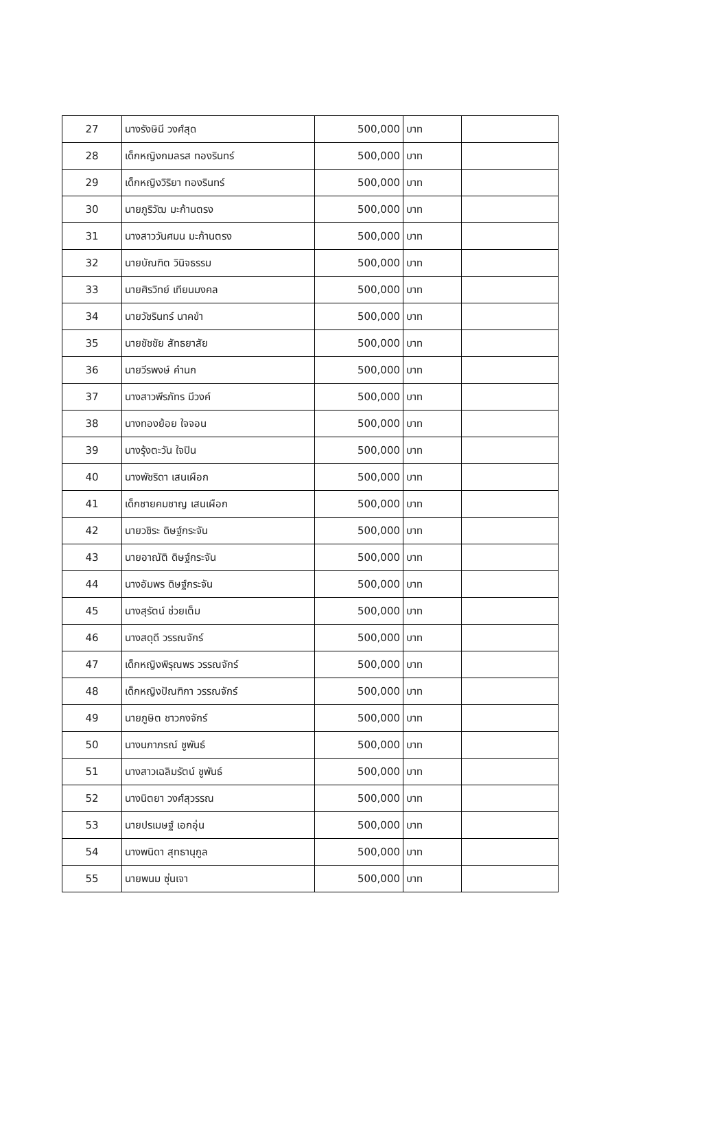| 27 | นางรังษินี วงศ์สุด | 500,000 | บาท | |
| 28 | เด็กหญิงกมลรส ทองรินทร์ | 500,000 | บาท | |
| 29 | เด็กหญิงวิริยา ทองรินทร์ | 500,000 | บาท | |
| 30 | นายภูริวัฒ มะก้านตรง | 500,000 | บาท | |
| 31 | นางสาววันศมน มะก้านตรง | 500,000 | บาท | |
| 32 | นายบัณฑิต วินิจธรรม | 500,000 | บาท | |
| 33 | นายศิรวิทย์ เทียนมงคล | 500,000 | บาท | |
| 34 | นายวัชรินทร์ นาคขำ | 500,000 | บาท | |
| 35 | นายชัชชัย สัทธยาสัย | 500,000 | บาท | |
| 36 | นายวีรพงษ์ คำนก | 500,000 | บาท | |
| 37 | นางสาวพีรภัทร มีวงค์ | 500,000 | บาท | |
| 38 | นางทองย้อย ใจจอน | 500,000 | บาท | |
| 39 | นางรุ้งตะวัน ใจปิน | 500,000 | บาท | |
| 40 | นางพัชริดา เสนเผือก | 500,000 | บาท | |
| 41 | เด็กชายคมชาญ เสนเผือก | 500,000 | บาท | |
| 42 | นายวชิระ ดิษฐ์กระจัน | 500,000 | บาท | |
| 43 | นายอาณัติ ดิษฐ์กระจัน | 500,000 | บาท | |
| 44 | นางอัมพร ดิษฐ์กระจัน | 500,000 | บาท | |
| 45 | นางสุรัตน์ ช่วยเต็ม | 500,000 | บาท | |
| 46 | นางสดุดี วรรณจักร์ | 500,000 | บาท | |
| 47 | เด็กหญิงพิรุณพร วรรณจักร์ | 500,000 | บาท | |
| 48 | เด็กหญิงปัณฑิกา วรรณจักร์ | 500,000 | บาท | |
| 49 | นายภูษิต ชาวกงจักร์ | 500,000 | บาท | |
| 50 | นางนภาภรณ์ ชูพันธ์ | 500,000 | บาท | |
| 51 | นางสาวเฉลิมรัตน์ ชูพันธ์ | 500,000 | บาท | |
| 52 | นางนิตยา วงศ์สุวรรณ | 500,000 | บาท | |
| 53 | นายปรเมษฐ์ เอกอุ่น | 500,000 | บาท | |
| 54 | นางพนิดา สุทธานุกูล | 500,000 | บาท | |
| 55 | นายพนม ซุ่นเจา | 500,000 | บาท | |